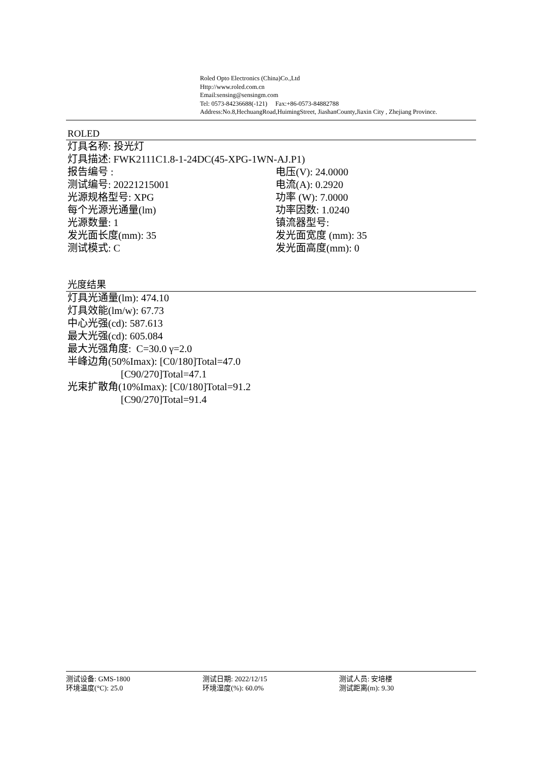Roled Opto Electronics (China)Co.,Ltd
Http://www.roled.com.cn
Email:sensing@sensingm.com
Tel: 0573-84236688(-121) Fax:+86-0573-84882788
Address:No.8,HechuangRoad,HuimingStreet, JiashanCounty,Jiaxin City , Zhejiang Province.
ROLED
灯具名称: 投光灯
灯具描述: FWK2111C1.8-1-24DC(45-XPG-1WN-AJ.P1)
报告编号 : 电压(V): 24.0000
测试编号: 20221215001 电流(A): 0.2920
光源规格型号: XPG 功率 (W): 7.0000
每个光源光通量(lm) 功率因数: 1.0240
光源数量: 1 镇流器型号:
发光面长度(mm): 35 发光面宽度 (mm): 35
测试模式: C 发光面高度(mm): 0
光度结果
灯具光通量(lm): 474.10
灯具效能(lm/w): 67.73
中心光强(cd): 587.613
最大光强(cd): 605.084
最大光强角度: C=30.0 γ=2.0
半峰边角(50%Imax): [C0/180]Total=47.0
[C90/270]Total=47.1
光束扩散角(10%Imax): [C0/180]Total=91.2
[C90/270]Total=91.4
测试设备: GMS-1800 测试日期: 2022/12/15 测试人员: 安培楼
环境温度(°C): 25.0 环境湿度(%): 60.0% 测试距离(m): 9.30